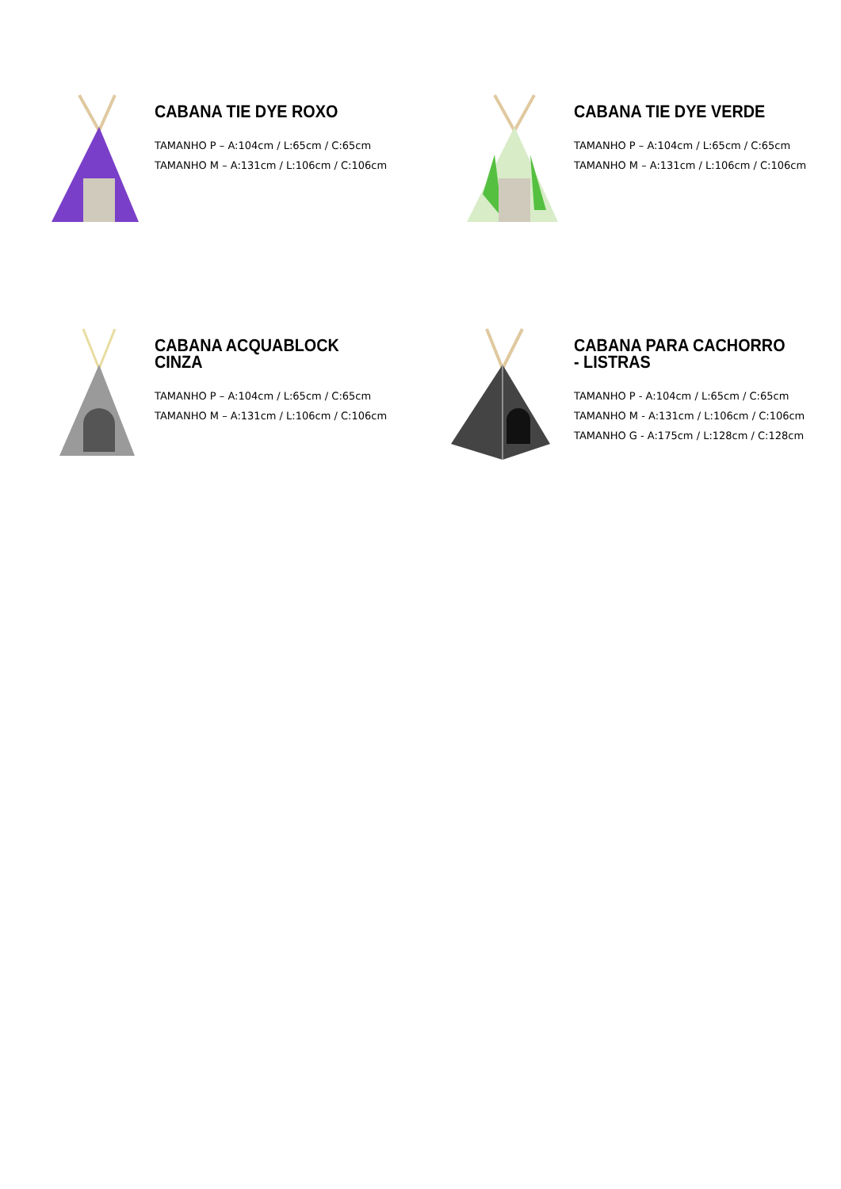CABANA TIE DYE ROXO
TAMANHO P – A:104cm / L:65cm / C:65cm
TAMANHO M – A:131cm / L:106cm / C:106cm
CABANA TIE DYE VERDE
TAMANHO P – A:104cm / L:65cm / C:65cm
TAMANHO M – A:131cm / L:106cm / C:106cm
CABANA ACQUABLOCK CINZA
TAMANHO P – A:104cm / L:65cm / C:65cm
TAMANHO M – A:131cm / L:106cm / C:106cm
CABANA PARA CACHORRO - LISTRAS
TAMANHO P - A:104cm / L:65cm / C:65cm
TAMANHO M - A:131cm / L:106cm / C:106cm
TAMANHO G - A:175cm / L:128cm / C:128cm